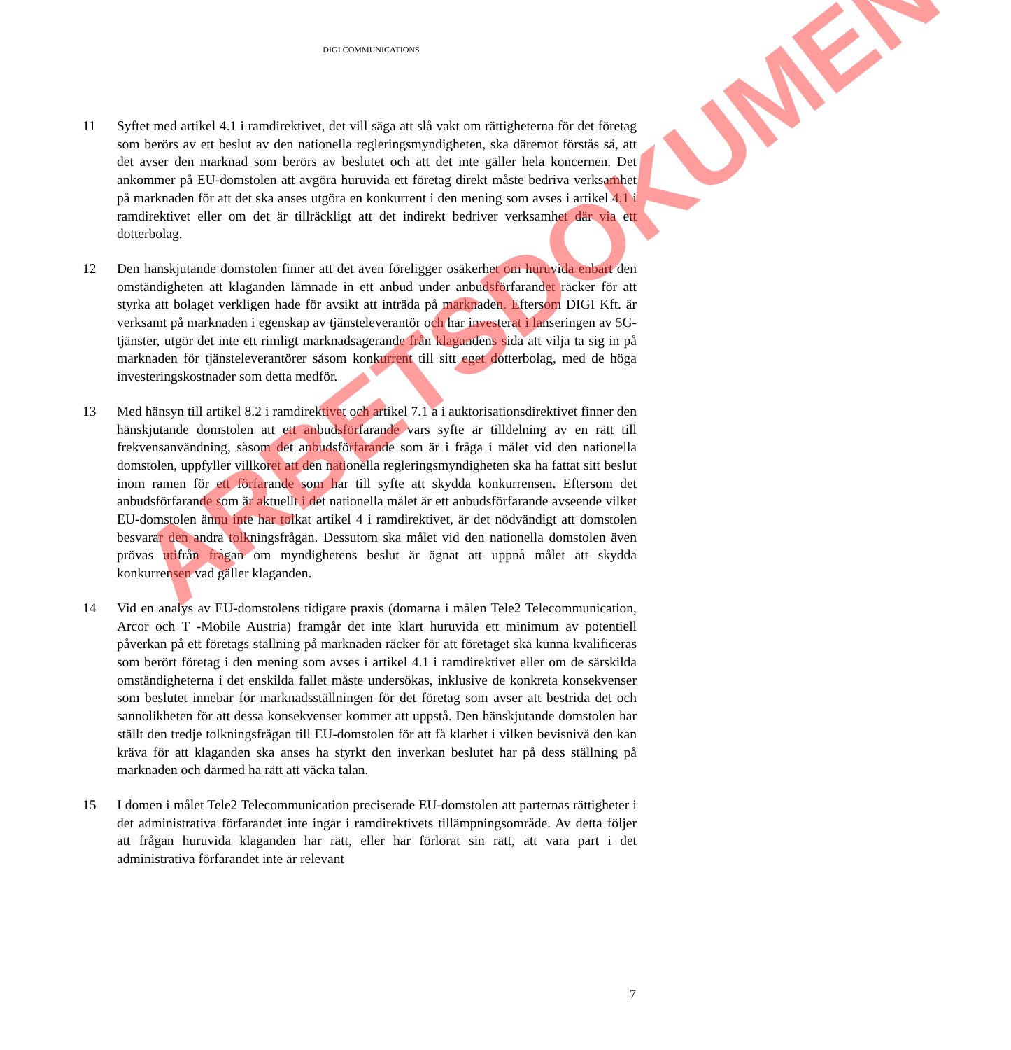DIGI COMMUNICATIONS
11 Syftet med artikel 4.1 i ramdirektivet, det vill säga att slå vakt om rättigheterna för det företag som berörs av ett beslut av den nationella regleringsmyndigheten, ska däremot förstås så, att det avser den marknad som berörs av beslutet och att det inte gäller hela koncernen. Det ankommer på EU-domstolen att avgöra huruvida ett företag direkt måste bedriva verksamhet på marknaden för att det ska anses utgöra en konkurrent i den mening som avses i artikel 4.1 i ramdirektivet eller om det är tillräckligt att det indirekt bedriver verksamhet där via ett dotterbolag.
12 Den hänskjutande domstolen finner att det även föreligger osäkerhet om huruvida enbart den omständigheten att klaganden lämnade in ett anbud under anbudsförfarandet räcker för att styrka att bolaget verkligen hade för avsikt att inträda på marknaden. Eftersom DIGI Kft. är verksamt på marknaden i egenskap av tjänsteleverantör och har investerat i lanseringen av 5G-tjänster, utgör det inte ett rimligt marknadsagerande från klagandens sida att vilja ta sig in på marknaden för tjänsteleverantörer såsom konkurrent till sitt eget dotterbolag, med de höga investeringskostnader som detta medför.
13 Med hänsyn till artikel 8.2 i ramdirektivet och artikel 7.1 a i auktorisationsdirektivet finner den hänskjutande domstolen att ett anbudsförfarande vars syfte är tilldelning av en rätt till frekvensanvändning, såsom det anbudsförfarande som är i fråga i målet vid den nationella domstolen, uppfyller villkoret att den nationella regleringsmyndigheten ska ha fattat sitt beslut inom ramen för ett förfarande som har till syfte att skydda konkurrensen. Eftersom det anbudsförfarande som är aktuellt i det nationella målet är ett anbudsförfarande avseende vilket EU-domstolen ännu inte har tolkat artikel 4 i ramdirektivet, är det nödvändigt att domstolen besvarar den andra tolkningsfrågan. Dessutom ska målet vid den nationella domstolen även prövas utifrån frågan om myndighetens beslut är ägnat att uppnå målet att skydda konkurrensen vad gäller klaganden.
14 Vid en analys av EU-domstolens tidigare praxis (domarna i målen Tele2 Telecommunication, Arcor och T -Mobile Austria) framgår det inte klart huruvida ett minimum av potentiell påverkan på ett företags ställning på marknaden räcker för att företaget ska kunna kvalificeras som berört företag i den mening som avses i artikel 4.1 i ramdirektivet eller om de särskilda omständigheterna i det enskilda fallet måste undersökas, inklusive de konkreta konsekvenser som beslutet innebär för marknadsställningen för det företag som avser att bestrida det och sannolikheten för att dessa konsekvenser kommer att uppstå. Den hänskjutande domstolen har ställt den tredje tolkningsfrågan till EU-domstolen för att få klarhet i vilken bevisnivå den kan kräva för att klaganden ska anses ha styrkt den inverkan beslutet har på dess ställning på marknaden och därmed ha rätt att väcka talan.
15 I domen i målet Tele2 Telecommunication preciserade EU-domstolen att parternas rättigheter i det administrativa förfarandet inte ingår i ramdirektivets tillämpningsområde. Av detta följer att frågan huruvida klaganden har rätt, eller har förlorat sin rätt, att vara part i det administrativa förfarandet inte är relevant
7
ARBETSDOKUMENT